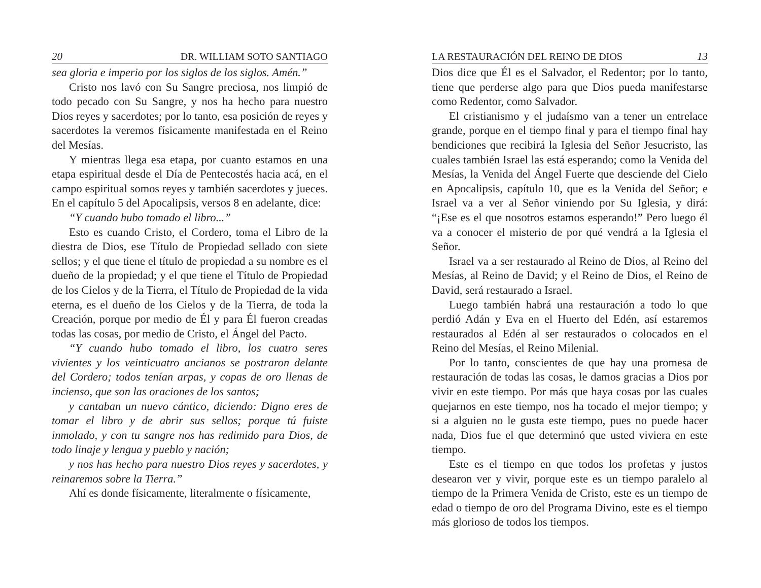20 DR. WILLIAM SOTO SANTIAGO
sea gloria e imperio por los siglos de los siglos. Amén.”
Cristo nos lavó con Su Sangre preciosa, nos limpió de todo pecado con Su Sangre, y nos ha hecho para nuestro Dios reyes y sacerdotes; por lo tanto, esa posición de reyes y sacerdotes la veremos físicamente manifestada en el Reino del Mesías.
Y mientras llega esa etapa, por cuanto estamos en una etapa espiritual desde el Día de Pentecostés hacia acá, en el campo espiritual somos reyes y también sacerdotes y jueces. En el capítulo 5 del Apocalipsis, versos 8 en adelante, dice:
“Y cuando hubo tomado el libro...”
Esto es cuando Cristo, el Cordero, toma el Libro de la diestra de Dios, ese Título de Propiedad sellado con siete sellos; y el que tiene el título de propiedad a su nombre es el dueño de la propiedad; y el que tiene el Título de Propiedad de los Cielos y de la Tierra, el Título de Propiedad de la vida eterna, es el dueño de los Cielos y de la Tierra, de toda la Creación, porque por medio de Él y para Él fueron creadas todas las cosas, por medio de Cristo, el Ángel del Pacto.
“Y cuando hubo tomado el libro, los cuatro seres vivientes y los veinticuatro ancianos se postraron delante del Cordero; todos tenían arpas, y copas de oro llenas de incienso, que son las oraciones de los santos;
y cantaban un nuevo cántico, diciendo: Digno eres de tomar el libro y de abrir sus sellos; porque tú fuiste inmolado, y con tu sangre nos has redimido para Dios, de todo linaje y lengua y pueblo y nación;
y nos has hecho para nuestro Dios reyes y sacerdotes, y reinaremos sobre la Tierra.”
Ahí es donde físicamente, literalmente o físicamente,
LA RESTAURACIÓN DEL REINO DE DIOS 13
Dios dice que Él es el Salvador, el Redentor; por lo tanto, tiene que perderse algo para que Dios pueda manifestarse como Redentor, como Salvador.
El cristianismo y el judaísmo van a tener un entrelace grande, porque en el tiempo final y para el tiempo final hay bendiciones que recibirá la Iglesia del Señor Jesucristo, las cuales también Israel las está esperando; como la Venida del Mesías, la Venida del Ángel Fuerte que desciende del Cielo en Apocalipsis, capítulo 10, que es la Venida del Señor; e Israel va a ver al Señor viniendo por Su Iglesia, y dirá: “¡Ese es el que nosotros estamos esperando!” Pero luego él va a conocer el misterio de por qué vendrá a la Iglesia el Señor.
Israel va a ser restaurado al Reino de Dios, al Reino del Mesías, al Reino de David; y el Reino de Dios, el Reino de David, será restaurado a Israel.
Luego también habrá una restauración a todo lo que perdió Adán y Eva en el Huerto del Edén, así estaremos restaurados al Edén al ser restaurados o colocados en el Reino del Mesías, el Reino Milenial.
Por lo tanto, conscientes de que hay una promesa de restauración de todas las cosas, le damos gracias a Dios por vivir en este tiempo. Por más que haya cosas por las cuales quejarnos en este tiempo, nos ha tocado el mejor tiempo; y si a alguien no le gusta este tiempo, pues no puede hacer nada, Dios fue el que determinó que usted viviera en este tiempo.
Este es el tiempo en que todos los profetas y justos desearon ver y vivir, porque este es un tiempo paralelo al tiempo de la Primera Venida de Cristo, este es un tiempo de edad o tiempo de oro del Programa Divino, este es el tiempo más glorioso de todos los tiempos.